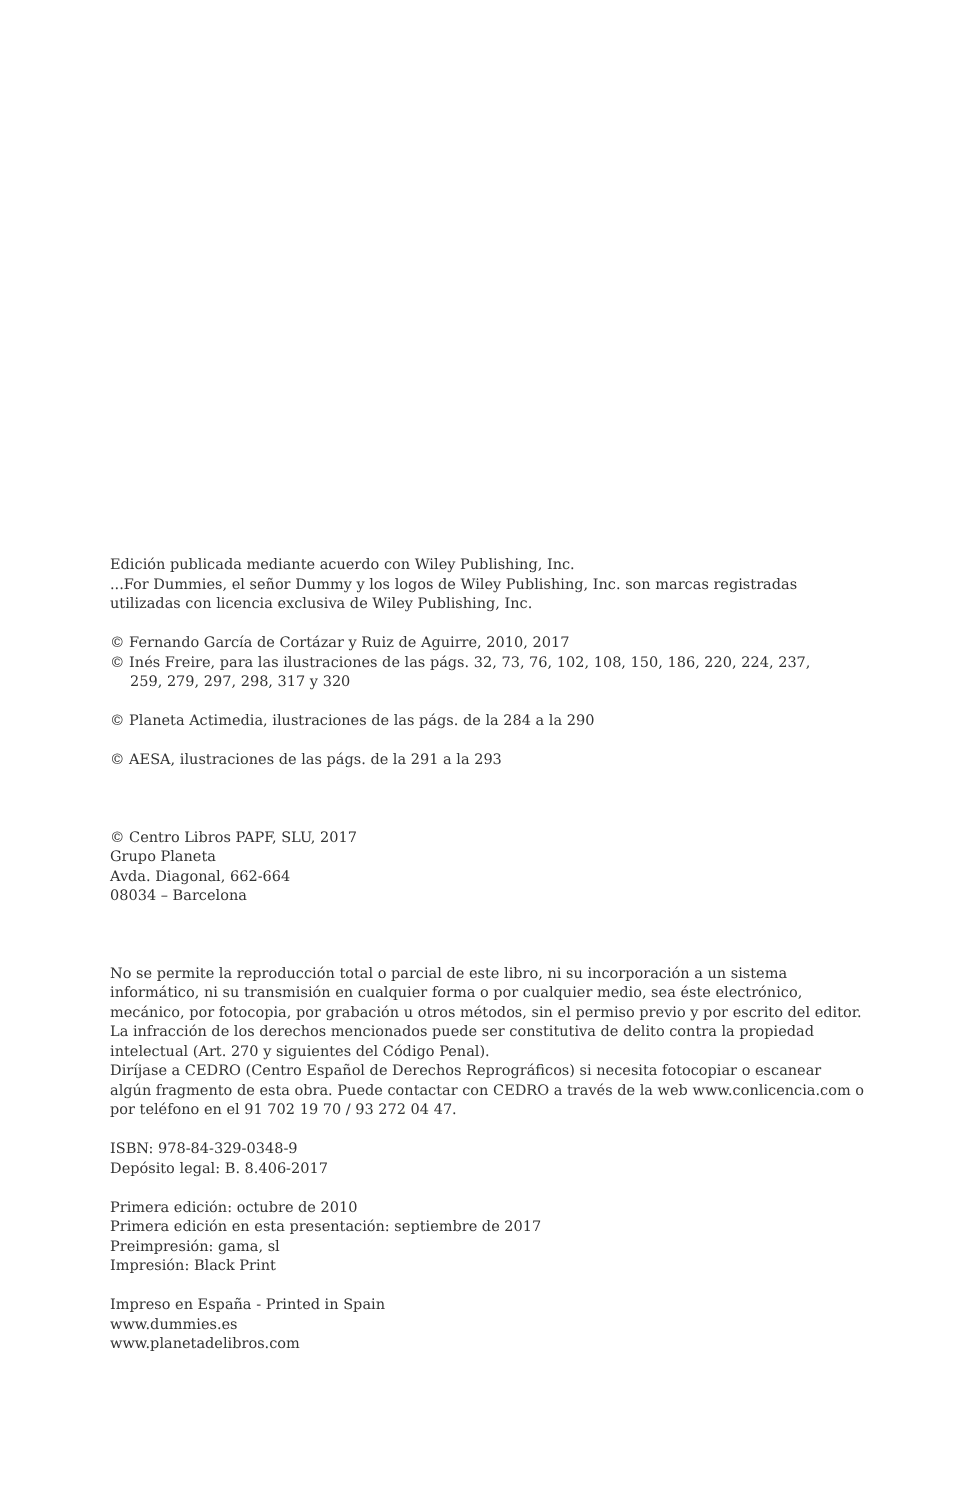Edición publicada mediante acuerdo con Wiley Publishing, Inc.
...For Dummies, el señor Dummy y los logos de Wiley Publishing, Inc. son marcas registradas utilizadas con licencia exclusiva de Wiley Publishing, Inc.
© Fernando García de Cortázar y Ruiz de Aguirre, 2010, 2017
© Inés Freire, para las ilustraciones de las págs. 32, 73, 76, 102, 108, 150, 186, 220, 224, 237,
259, 279, 297, 298, 317 y 320
© Planeta Actimedia, ilustraciones de las págs. de la 284 a la 290
© AESA, ilustraciones de las págs. de la 291 a la 293
© Centro Libros PAPF, SLU, 2017
Grupo Planeta
Avda. Diagonal, 662-664
08034 – Barcelona
No se permite la reproducción total o parcial de este libro, ni su incorporación a un sistema informático, ni su transmisión en cualquier forma o por cualquier medio, sea éste electrónico, mecánico, por fotocopia, por grabación u otros métodos, sin el permiso previo y por escrito del editor. La infracción de los derechos mencionados puede ser constitutiva de delito contra la propiedad intelectual (Art. 270 y siguientes del Código Penal).
Diríjase a CEDRO (Centro Español de Derechos Reprográficos) si necesita fotocopiar o escanear algún fragmento de esta obra. Puede contactar con CEDRO a través de la web www.conlicencia.com o por teléfono en el 91 702 19 70 / 93 272 04 47.
ISBN: 978-84-329-0348-9
Depósito legal: B. 8.406-2017
Primera edición: octubre de 2010
Primera edición en esta presentación: septiembre de 2017
Preimpresión: gama, sl
Impresión: Black Print
Impreso en España - Printed in Spain
www.dummies.es
www.planetadelibros.com